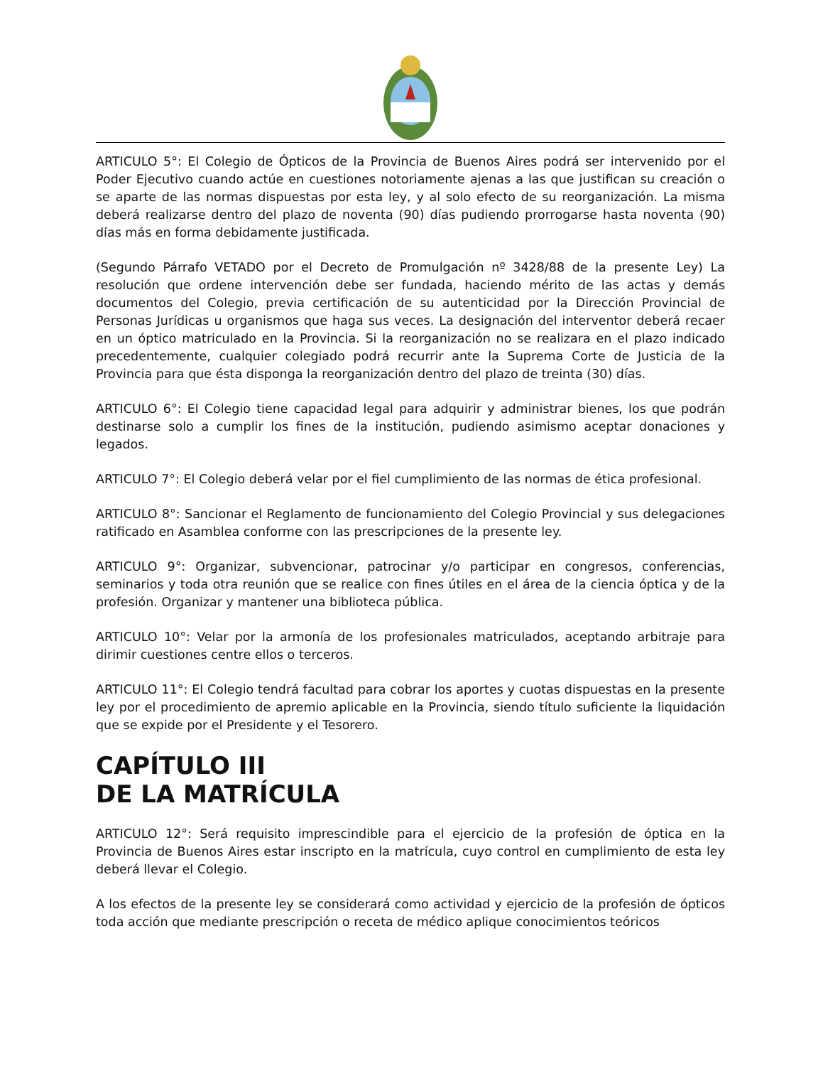ARTICULO 5°: El Colegio de Ópticos de la Provincia de Buenos Aires podrá ser intervenido por el Poder Ejecutivo cuando actúe en cuestiones notoriamente ajenas a las que justifican su creación o se aparte de las normas dispuestas por esta ley, y al solo efecto de su reorganización. La misma deberá realizarse dentro del plazo de noventa (90) días pudiendo prorrogarse hasta noventa (90) días más en forma debidamente justificada.
(Segundo Párrafo VETADO por el Decreto de Promulgación nº 3428/88 de la presente Ley) La resolución que ordene intervención debe ser fundada, haciendo mérito de las actas y demás documentos del Colegio, previa certificación de su autenticidad por la Dirección Provincial de Personas Jurídicas u organismos que haga sus veces. La designación del interventor deberá recaer en un óptico matriculado en la Provincia. Si la reorganización no se realizara en el plazo indicado precedentemente, cualquier colegiado podrá recurrir ante la Suprema Corte de Justicia de la Provincia para que ésta disponga la reorganización dentro del plazo de treinta (30) días.
ARTICULO 6°: El Colegio tiene capacidad legal para adquirir y administrar bienes, los que podrán destinarse solo a cumplir los fines de la institución, pudiendo asimismo aceptar donaciones y legados.
ARTICULO 7°: El Colegio deberá velar por el fiel cumplimiento de las normas de ética profesional.
ARTICULO 8°: Sancionar el Reglamento de funcionamiento del Colegio Provincial y sus delegaciones ratificado en Asamblea conforme con las prescripciones de la presente ley.
ARTICULO 9°: Organizar, subvencionar, patrocinar y/o participar en congresos, conferencias, seminarios y toda otra reunión que se realice con fines útiles en el área de la ciencia óptica y de la profesión. Organizar y mantener una biblioteca pública.
ARTICULO 10°: Velar por la armonía de los profesionales matriculados, aceptando arbitraje para dirimir cuestiones centre ellos o terceros.
ARTICULO 11°: El Colegio tendrá facultad para cobrar los aportes y cuotas dispuestas en la presente ley por el procedimiento de apremio aplicable en la Provincia, siendo título suficiente la liquidación que se expide por el Presidente y el Tesorero.
CAPÍTULO III
DE LA MATRÍCULA
ARTICULO 12°: Será requisito imprescindible para el ejercicio de la profesión de óptica en la Provincia de Buenos Aires estar inscripto en la matrícula, cuyo control en cumplimiento de esta ley deberá llevar el Colegio.
A los efectos de la presente ley se considerará como actividad y ejercicio de la profesión de ópticos toda acción que mediante prescripción o receta de médico aplique conocimientos teóricos